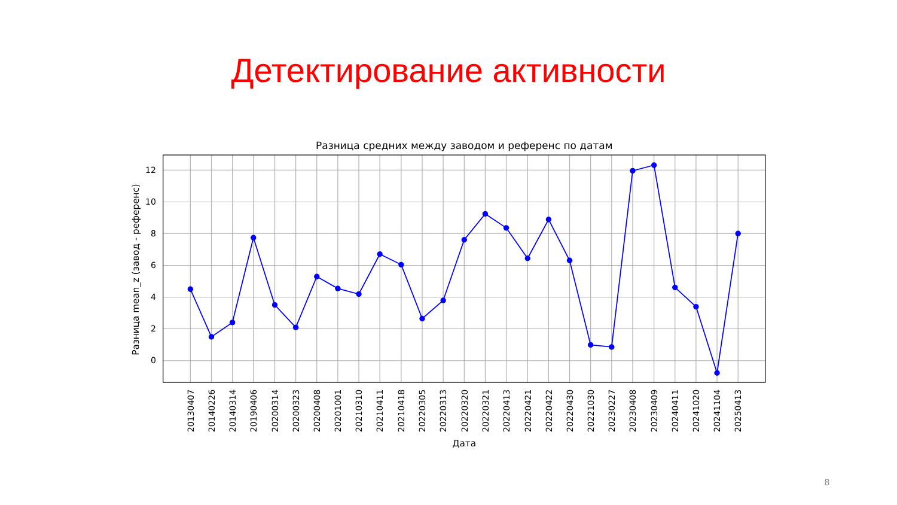Детектирование активности
Разница средних между заводом и референс по датам
12
10
8
6
4
2
0
Разница mean_z (завод - референс)
20130407
20140226
20140314
20190406
20200314
20200323
20200408
20201001
20210310
20210411
20210418
20220305
20220313
20220320
20220321
20220413
20220421
20220422
20220430
20221030
20230227
20230408
20230409
20240411
20241020
20241104
20250413
Дата
8